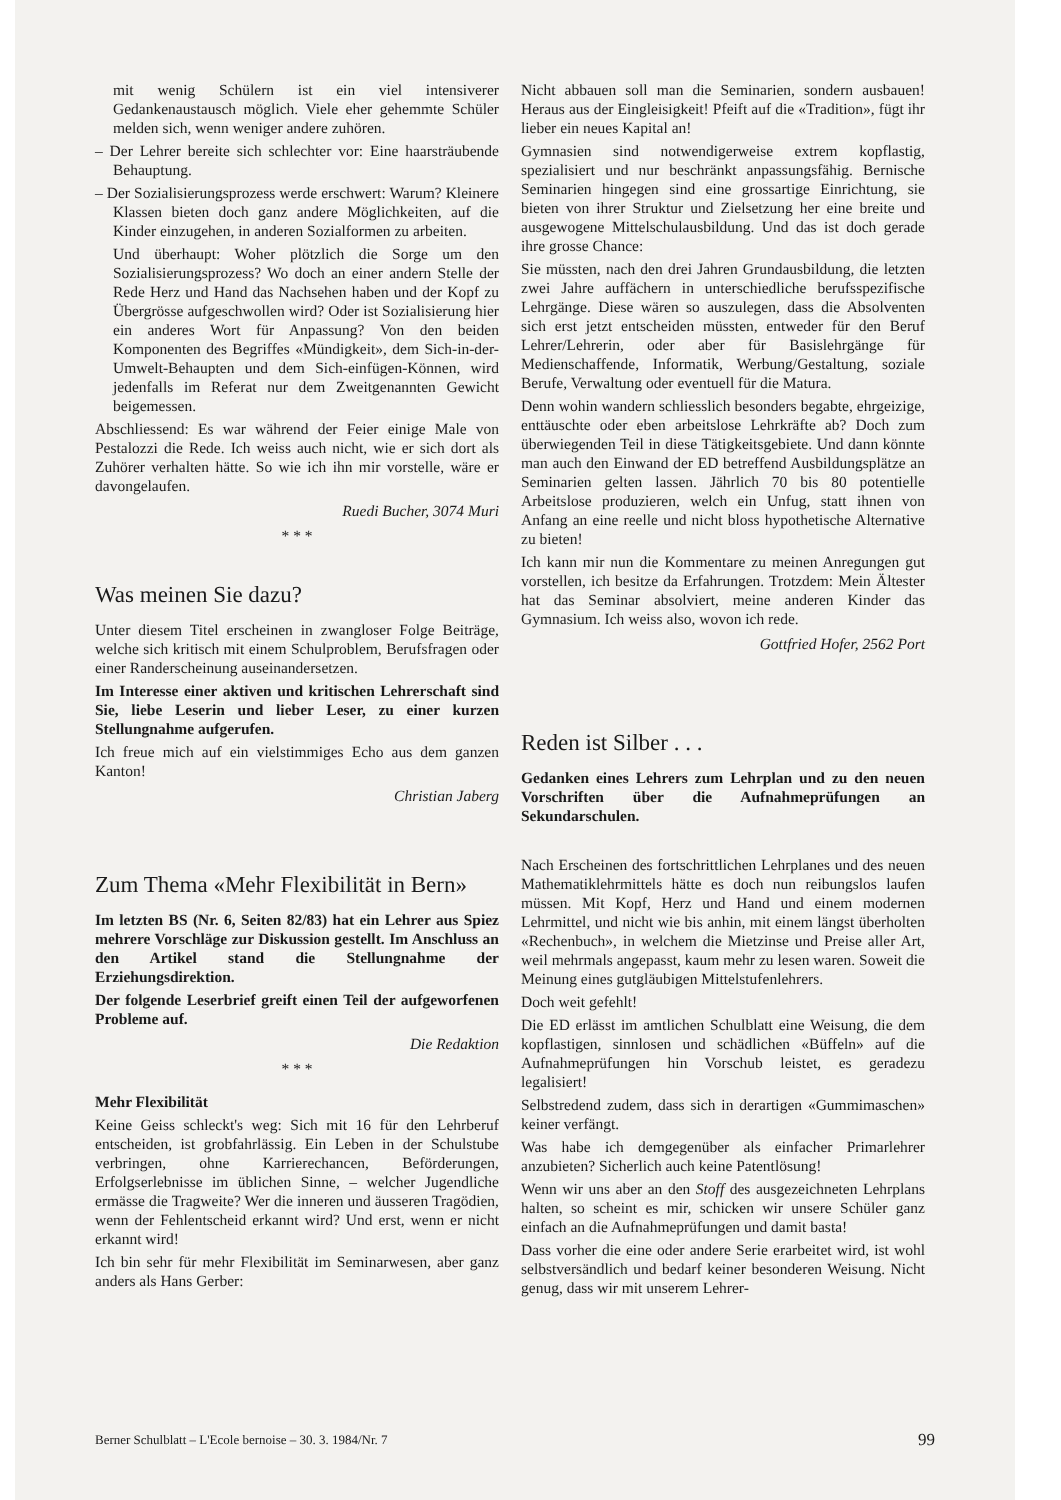mit wenig Schülern ist ein viel intensiverer Gedankenaustausch möglich. Viele eher gehemmte Schüler melden sich, wenn weniger andere zuhören.
– Der Lehrer bereite sich schlechter vor: Eine haarsträubende Behauptung.
– Der Sozialisierungsprozess werde erschwert: Warum? Kleinere Klassen bieten doch ganz andere Möglichkeiten, auf die Kinder einzugehen, in anderen Sozialformen zu arbeiten.
Und überhaupt: Woher plötzlich die Sorge um den Sozialisierungsprozess? Wo doch an einer andern Stelle der Rede Herz und Hand das Nachsehen haben und der Kopf zu Übergrösse aufgeschwollen wird? Oder ist Sozialisierung hier ein anderes Wort für Anpassung? Von den beiden Komponenten des Begriffes «Mündigkeit», dem Sich-in-der-Umwelt-Behaupten und dem Sich-einfügen-Können, wird jedenfalls im Referat nur dem Zweitgenannten Gewicht beigemessen.
Abschliessend: Es war während der Feier einige Male von Pestalozzi die Rede. Ich weiss auch nicht, wie er sich dort als Zuhörer verhalten hätte. So wie ich ihn mir vorstelle, wäre er davongelaufen.
Ruedi Bucher, 3074 Muri
* * *
Was meinen Sie dazu?
Unter diesem Titel erscheinen in zwangloser Folge Beiträge, welche sich kritisch mit einem Schulproblem, Berufsfragen oder einer Randerscheinung auseinandersetzen.
Im Interesse einer aktiven und kritischen Lehrerschaft sind Sie, liebe Leserin und lieber Leser, zu einer kurzen Stellungnahme aufgerufen.
Ich freue mich auf ein vielstimmiges Echo aus dem ganzen Kanton!
Christian Jaberg
Zum Thema «Mehr Flexibilität in Bern»
Im letzten BS (Nr. 6, Seiten 82/83) hat ein Lehrer aus Spiez mehrere Vorschläge zur Diskussion gestellt. Im Anschluss an den Artikel stand die Stellungnahme der Erziehungsdirektion.
Der folgende Leserbrief greift einen Teil der aufgeworfenen Probleme auf.
Die Redaktion
* * *
Mehr Flexibilität
Keine Geiss schleckt's weg: Sich mit 16 für den Lehrberuf entscheiden, ist grobfahrlässig. Ein Leben in der Schulstube verbringen, ohne Karrierechancen, Beförderungen, Erfolgserlebnisse im üblichen Sinne, – welcher Jugendliche ermässe die Tragweite? Wer die inneren und äusseren Tragödien, wenn der Fehlentscheid erkannt wird? Und erst, wenn er nicht erkannt wird!
Ich bin sehr für mehr Flexibilität im Seminarwesen, aber ganz anders als Hans Gerber:
Nicht abbauen soll man die Seminarien, sondern ausbauen! Heraus aus der Eingleisigkeit! Pfeift auf die «Tradition», fügt ihr lieber ein neues Kapital an!
Gymnasien sind notwendigerweise extrem kopflastig, spezialisiert und nur beschränkt anpassungsfähig. Bernische Seminarien hingegen sind eine grossartige Einrichtung, sie bieten von ihrer Struktur und Zielsetzung her eine breite und ausgewogene Mittelschulausbildung. Und das ist doch gerade ihre grosse Chance:
Sie müssten, nach den drei Jahren Grundausbildung, die letzten zwei Jahre auffächern in unterschiedliche berufsspezifische Lehrgänge. Diese wären so auszulegen, dass die Absolventen sich erst jetzt entscheiden müssten, entweder für den Beruf Lehrer/Lehrerin, oder aber für Basislehrgänge für Medienschaffende, Informatik, Werbung/Gestaltung, soziale Berufe, Verwaltung oder eventuell für die Matura.
Denn wohin wandern schliesslich besonders begabte, ehrgeizige, enttäuschte oder eben arbeitslose Lehrkräfte ab? Doch zum überwiegenden Teil in diese Tätigkeitsgebiete. Und dann könnte man auch den Einwand der ED betreffend Ausbildungsplätze an Seminarien gelten lassen. Jährlich 70 bis 80 potentielle Arbeitslose produzieren, welch ein Unfug, statt ihnen von Anfang an eine reelle und nicht bloss hypothetische Alternative zu bieten!
Ich kann mir nun die Kommentare zu meinen Anregungen gut vorstellen, ich besitze da Erfahrungen. Trotzdem: Mein Ältester hat das Seminar absolviert, meine anderen Kinder das Gymnasium. Ich weiss also, wovon ich rede.
Gottfried Hofer, 2562 Port
Reden ist Silber . . .
Gedanken eines Lehrers zum Lehrplan und zu den neuen Vorschriften über die Aufnahmeprüfungen an Sekundarschulen.
Nach Erscheinen des fortschrittlichen Lehrplanes und des neuen Mathematiklehrmittels hätte es doch nun reibungslos laufen müssen. Mit Kopf, Herz und Hand und einem modernen Lehrmittel, und nicht wie bis anhin, mit einem längst überholten «Rechenbuch», in welchem die Mietzinse und Preise aller Art, weil mehrmals angepasst, kaum mehr zu lesen waren. Soweit die Meinung eines gutgläubigen Mittelstufenlehrers.
Doch weit gefehlt!
Die ED erlässt im amtlichen Schulblatt eine Weisung, die dem kopflastigen, sinnlosen und schädlichen «Büffeln» auf die Aufnahmeprüfungen hin Vorschub leistet, es geradezu legalisiert!
Selbstredend zudem, dass sich in derartigen «Gummimaschen» keiner verfängt.
Was habe ich demgegenüber als einfacher Primarlehrer anzubieten? Sicherlich auch keine Patentlösung!
Wenn wir uns aber an den Stoff des ausgezeichneten Lehrplans halten, so scheint es mir, schicken wir unsere Schüler ganz einfach an die Aufnahmeprüfungen und damit basta!
Dass vorher die eine oder andere Serie erarbeitet wird, ist wohl selbstversändlich und bedarf keiner besonderen Weisung. Nicht genug, dass wir mit unserem Lehrer-
Berner Schulblatt – L'Ecole bernoise – 30. 3. 1984/Nr. 7 99